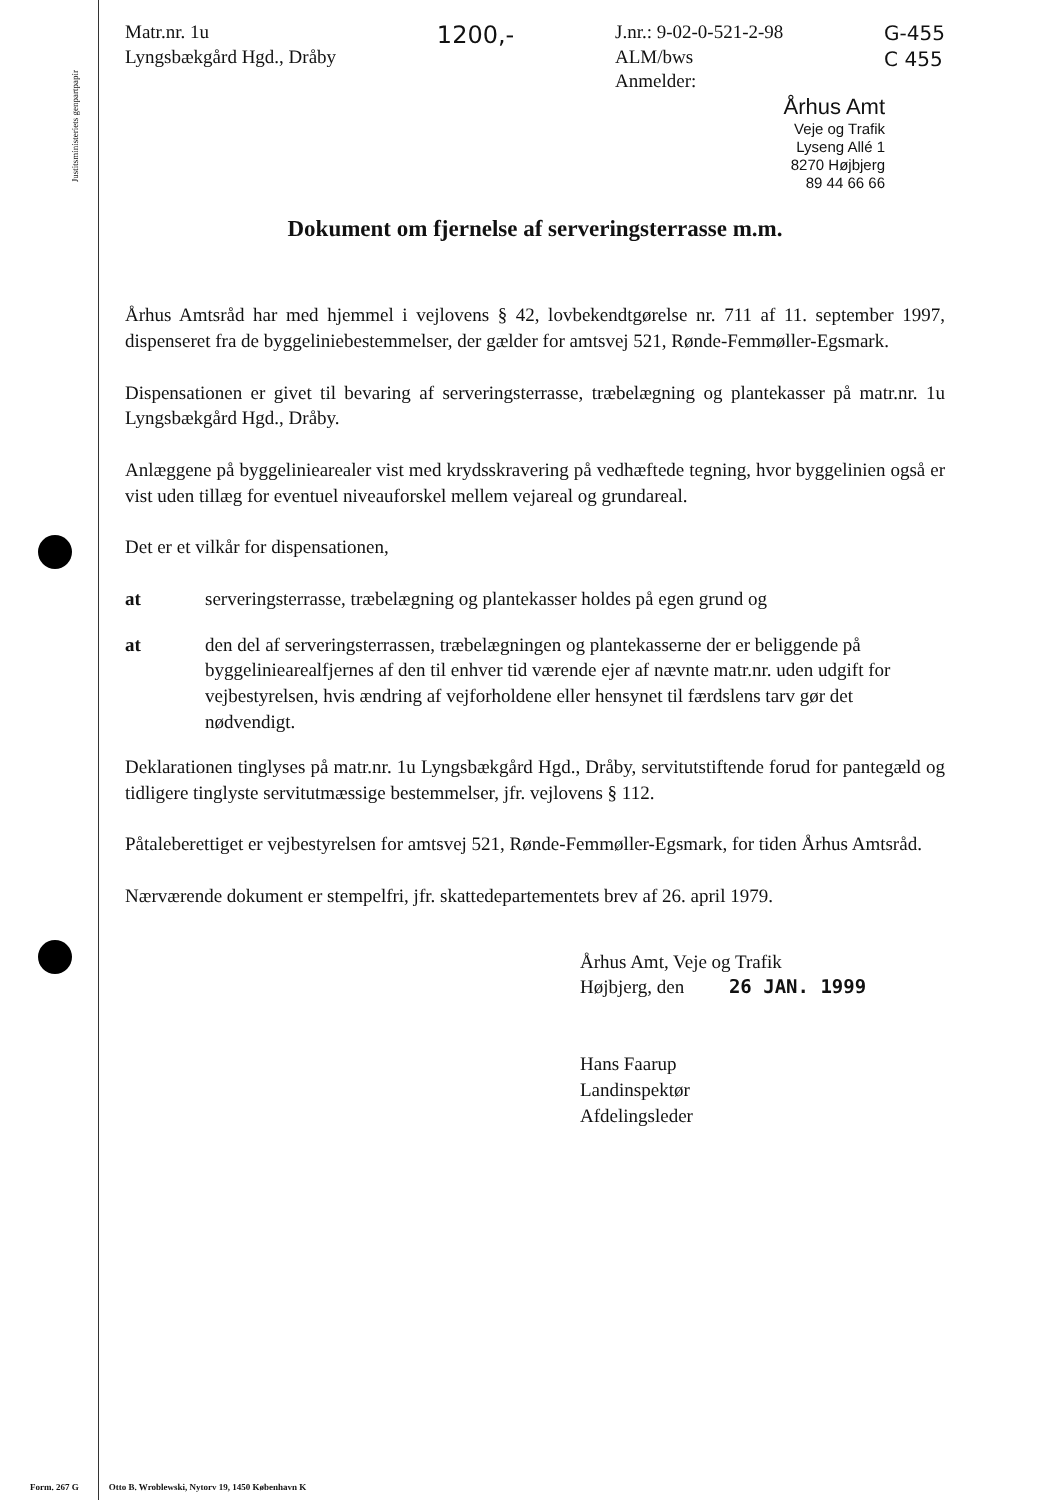Justitsministeriets genpartpapir
Matr.nr. 1u
Lyngsbækgård Hgd., Dråby
1200,-
J.nr.: 9-02-0-521-2-98
ALM/bws
Anmelder:
G-455
C 455
Århus Amt
Veje og Trafik
Lyseng Allé 1
8270 Højbjerg
89 44 66 66
Dokument om fjernelse af serveringsterrasse m.m.
Århus Amtsråd har med hjemmel i vejlovens § 42, lovbekendtgørelse nr. 711 af 11. september 1997, dispenseret fra de byggeliniebestemmelser, der gælder for amtsvej 521, Rønde-Femmøller-Egsmark.
Dispensationen er givet til bevaring af serveringsterrasse, træbelægning og plantekasser på matr.nr. 1u Lyngsbækgård Hgd., Dråby.
Anlæggene på byggeliniearealer vist med krydsskravering på vedhæftede tegning, hvor byggelinien også er vist uden tillæg for eventuel niveauforskel mellem vejareal og grundareal.
Det er et vilkår for dispensationen,
at serveringsterrasse, træbelægning og plantekasser holdes på egen grund og
at den del af serveringsterrassen, træbelægningen og plantekasserne der er beliggende på byggeliniearealfjernes af den til enhver tid værende ejer af nævnte matr.nr. uden udgift for vejbestyrelsen, hvis ændring af vejforholdene eller hensynet til færdslens tarv gør det nødvendigt.
Deklarationen tinglyses på matr.nr. 1u Lyngsbækgård Hgd., Dråby, servitutstiftende forud for pantegæld og tidligere tinglyste servitutmæssige bestemmelser, jfr. vejlovens § 112.
Påtaleberettiget er vejbestyrelsen for amtsvej 521, Rønde-Femmøller-Egsmark, for tiden Århus Amtsråd.
Nærværende dokument er stempelfri, jfr. skattedepartementets brev af 26. april 1979.
Århus Amt, Veje og Trafik
Højbjerg, den 26 JAN. 1999
Hans Faarup
Landinspektør
Afdelingsleder
Form. 267 G Otto B. Wroblewski, Nytorv 19, 1450 København K